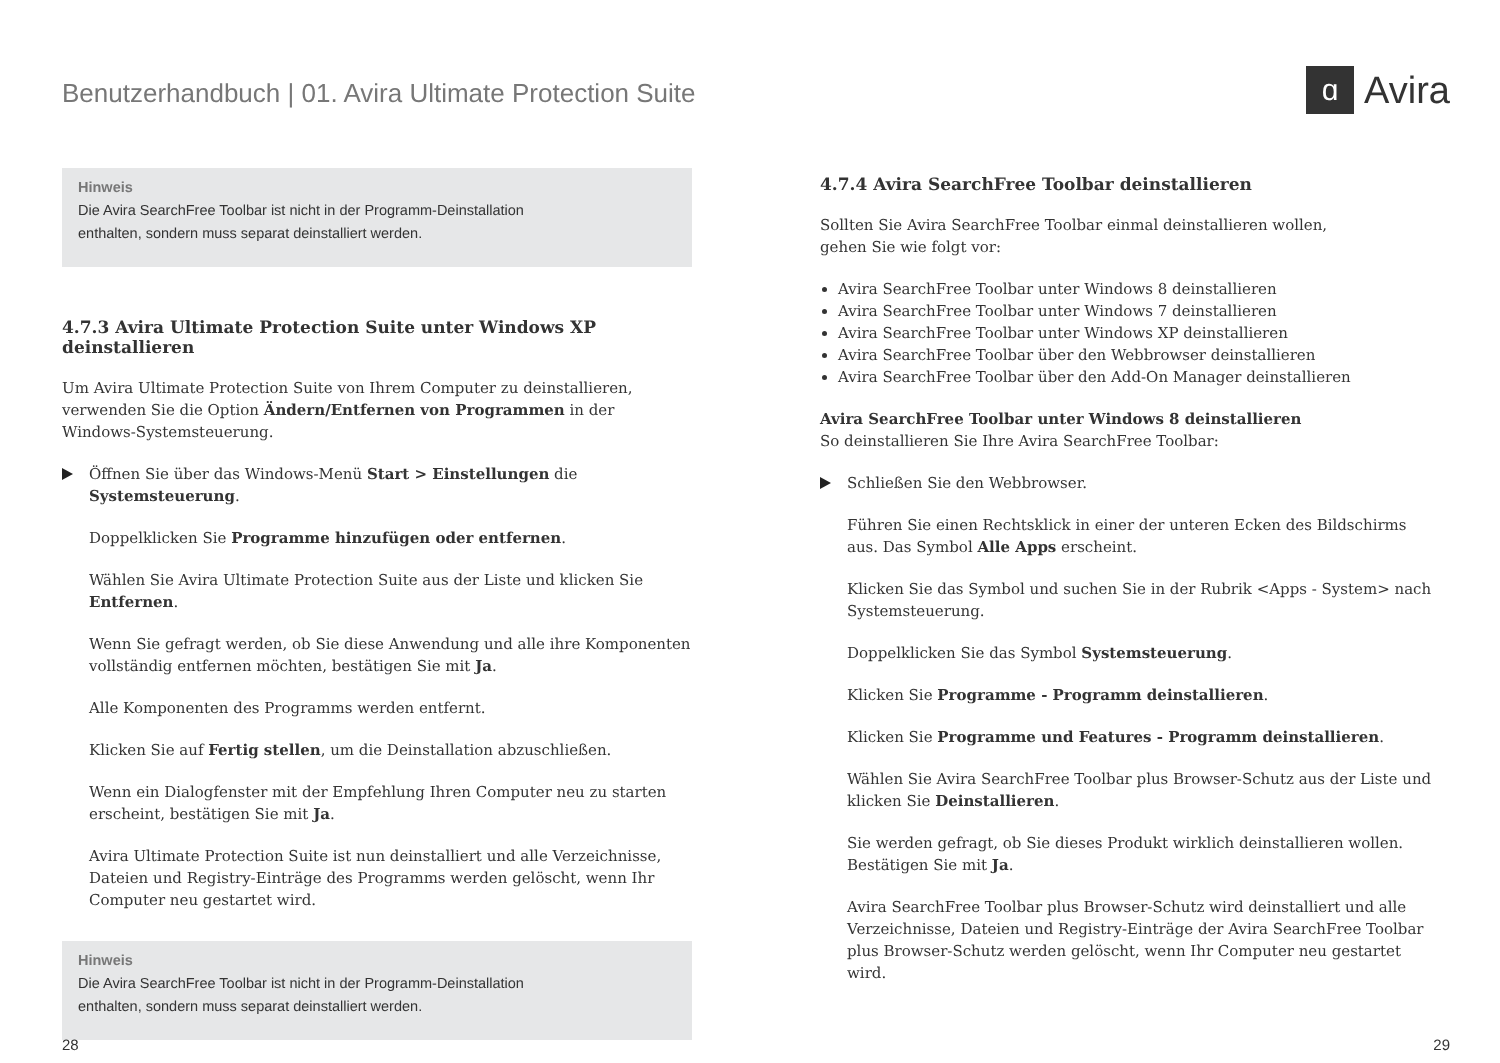Benutzerhandbuch | 01. Avira Ultimate Protection Suite
ɑ Avira
Hinweis
Die Avira SearchFree Toolbar ist nicht in der Programm-Deinstallation
enthalten, sondern muss separat deinstalliert werden.
4.7.3 Avira Ultimate Protection Suite unter Windows XP deinstallieren
Um Avira Ultimate Protection Suite von Ihrem Computer zu deinstallieren, verwenden Sie die Option Ändern/Entfernen von Programmen in der Windows-Systemsteuerung.
Öffnen Sie über das Windows-Menü Start > Einstellungen die Systemsteuerung.
Doppelklicken Sie Programme hinzufügen oder entfernen.
Wählen Sie Avira Ultimate Protection Suite aus der Liste und klicken Sie Entfernen.
Wenn Sie gefragt werden, ob Sie diese Anwendung und alle ihre Komponenten vollständig entfernen möchten, bestätigen Sie mit Ja.
Alle Komponenten des Programms werden entfernt.
Klicken Sie auf Fertig stellen, um die Deinstallation abzuschließen.
Wenn ein Dialogfenster mit der Empfehlung Ihren Computer neu zu starten erscheint, bestätigen Sie mit Ja.
Avira Ultimate Protection Suite ist nun deinstalliert und alle Verzeichnisse, Dateien und Registry-Einträge des Programms werden gelöscht, wenn Ihr Computer neu gestartet wird.
Hinweis
Die Avira SearchFree Toolbar ist nicht in der Programm-Deinstallation
enthalten, sondern muss separat deinstalliert werden.
4.7.4 Avira SearchFree Toolbar deinstallieren
Sollten Sie Avira SearchFree Toolbar einmal deinstallieren wollen,
gehen Sie wie folgt vor:
Avira SearchFree Toolbar unter Windows 8 deinstallieren
Avira SearchFree Toolbar unter Windows 7 deinstallieren
Avira SearchFree Toolbar unter Windows XP deinstallieren
Avira SearchFree Toolbar über den Webbrowser deinstallieren
Avira SearchFree Toolbar über den Add-On Manager deinstallieren
Avira SearchFree Toolbar unter Windows 8 deinstallieren
So deinstallieren Sie Ihre Avira SearchFree Toolbar:
Schließen Sie den Webbrowser.
Führen Sie einen Rechtsklick in einer der unteren Ecken des Bildschirms aus. Das Symbol Alle Apps erscheint.
Klicken Sie das Symbol und suchen Sie in der Rubrik <Apps - System> nach Systemsteuerung.
Doppelklicken Sie das Symbol Systemsteuerung.
Klicken Sie Programme - Programm deinstallieren.
Klicken Sie Programme und Features - Programm deinstallieren.
Wählen Sie Avira SearchFree Toolbar plus Browser-Schutz aus der Liste und klicken Sie Deinstallieren.
Sie werden gefragt, ob Sie dieses Produkt wirklich deinstallieren wollen. Bestätigen Sie mit Ja.
Avira SearchFree Toolbar plus Browser-Schutz wird deinstalliert und alle Verzeichnisse, Dateien und Registry-Einträge der Avira SearchFree Toolbar plus Browser-Schutz werden gelöscht, wenn Ihr Computer neu gestartet wird.
28 29